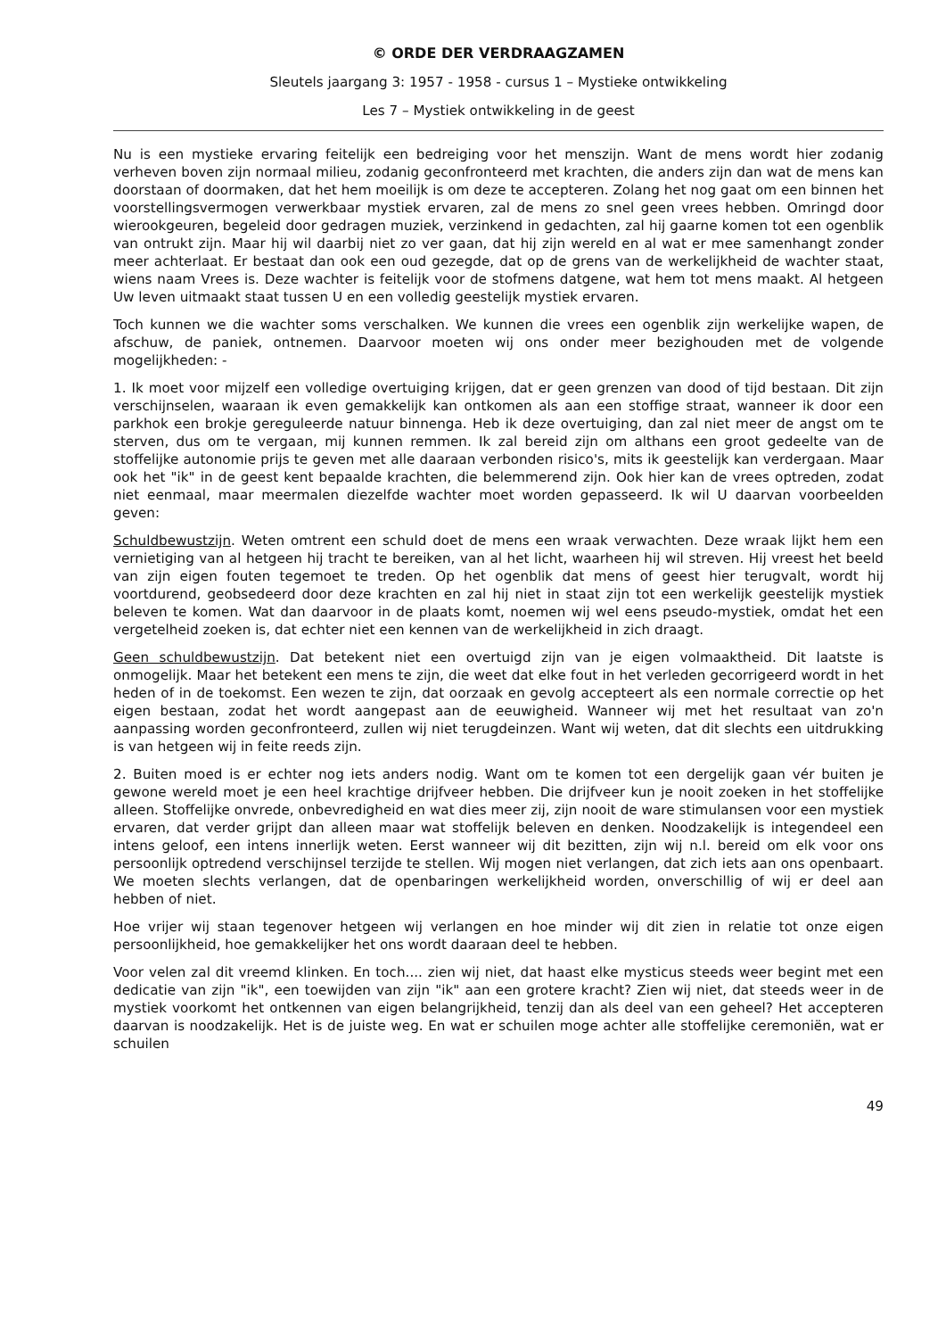© ORDE DER VERDRAAGZAMEN
Sleutels jaargang 3: 1957 - 1958 - cursus 1 – Mystieke ontwikkeling
Les 7 – Mystiek ontwikkeling in de geest
Nu is een mystieke ervaring feitelijk een bedreiging voor het menszijn. Want de mens wordt hier zodanig verheven boven zijn normaal milieu, zodanig geconfronteerd met krachten, die anders zijn dan wat de mens kan doorstaan of doormaken, dat het hem moeilijk is om deze te accepteren. Zolang het nog gaat om een binnen het voorstellingsvermogen verwerkbaar mystiek ervaren, zal de mens zo snel geen vrees hebben. Omringd door wierookgeuren, begeleid door gedragen muziek, verzinkend in gedachten, zal hij gaarne komen tot een ogenblik van ontrukt zijn. Maar hij wil daarbij niet zo ver gaan, dat hij zijn wereld en al wat er mee samenhangt zonder meer achterlaat. Er bestaat dan ook een oud gezegde, dat op de grens van de werkelijkheid de wachter staat, wiens naam Vrees is. Deze wachter is feitelijk voor de stofmens datgene, wat hem tot mens maakt. Al hetgeen Uw leven uitmaakt staat tussen U en een volledig geestelijk mystiek ervaren.
Toch kunnen we die wachter soms verschalken. We kunnen die vrees een ogenblik zijn werkelijke wapen, de afschuw, de paniek, ontnemen. Daarvoor moeten wij ons onder meer bezighouden met de volgende mogelijkheden: -
1. Ik moet voor mijzelf een volledige overtuiging krijgen, dat er geen grenzen van dood of tijd bestaan. Dit zijn verschijnselen, waaraan ik even gemakkelijk kan ontkomen als aan een stoffige straat, wanneer ik door een parkhok een brokje gereguleerde natuur binnenga. Heb ik deze overtuiging, dan zal niet meer de angst om te sterven, dus om te vergaan, mij kunnen remmen. Ik zal bereid zijn om althans een groot gedeelte van de stoffelijke autonomie prijs te geven met alle daaraan verbonden risico's, mits ik geestelijk kan verdergaan. Maar ook het "ik" in de geest kent bepaalde krachten, die belemmerend zijn. Ook hier kan de vrees optreden, zodat niet eenmaal, maar meermalen diezelfde wachter moet worden gepasseerd. Ik wil U daarvan voorbeelden geven:
Schuldbewustzijn. Weten omtrent een schuld doet de mens een wraak verwachten. Deze wraak lijkt hem een vernietiging van al hetgeen hij tracht te bereiken, van al het licht, waarheen hij wil streven. Hij vreest het beeld van zijn eigen fouten tegemoet te treden. Op het ogenblik dat mens of geest hier terugvalt, wordt hij voortdurend, geobsedeerd door deze krachten en zal hij niet in staat zijn tot een werkelijk geestelijk mystiek beleven te komen. Wat dan daarvoor in de plaats komt, noemen wij wel eens pseudo-mystiek, omdat het een vergetelheid zoeken is, dat echter niet een kennen van de werkelijkheid in zich draagt.
Geen schuldbewustzijn. Dat betekent niet een overtuigd zijn van je eigen volmaaktheid. Dit laatste is onmogelijk. Maar het betekent een mens te zijn, die weet dat elke fout in het verleden gecorrigeerd wordt in het heden of in de toekomst. Een wezen te zijn, dat oorzaak en gevolg accepteert als een normale correctie op het eigen bestaan, zodat het wordt aangepast aan de eeuwigheid. Wanneer wij met het resultaat van zo'n aanpassing worden geconfronteerd, zullen wij niet terugdeinzen. Want wij weten, dat dit slechts een uitdrukking is van hetgeen wij in feite reeds zijn.
2. Buiten moed is er echter nog iets anders nodig. Want om te komen tot een dergelijk gaan vér buiten je gewone wereld moet je een heel krachtige drijfveer hebben. Die drijfveer kun je nooit zoeken in het stoffelijke alleen. Stoffelijke onvrede, onbevredigheid en wat dies meer zij, zijn nooit de ware stimulansen voor een mystiek ervaren, dat verder grijpt dan alleen maar wat stoffelijk beleven en denken. Noodzakelijk is integendeel een intens geloof, een intens innerlijk weten. Eerst wanneer wij dit bezitten, zijn wij n.l. bereid om elk voor ons persoonlijk optredend verschijnsel terzijde te stellen. Wij mogen niet verlangen, dat zich iets aan ons openbaart. We moeten slechts verlangen, dat de openbaringen werkelijkheid worden, onverschillig of wij er deel aan hebben of niet.
Hoe vrijer wij staan tegenover hetgeen wij verlangen en hoe minder wij dit zien in relatie tot onze eigen persoonlijkheid, hoe gemakkelijker het ons wordt daaraan deel te hebben.
Voor velen zal dit vreemd klinken. En toch.... zien wij niet, dat haast elke mysticus steeds weer begint met een dedicatie van zijn "ik", een toewijden van zijn "ik" aan een grotere kracht? Zien wij niet, dat steeds weer in de mystiek voorkomt het ontkennen van eigen belangrijkheid, tenzij dan als deel van een geheel? Het accepteren daarvan is noodzakelijk. Het is de juiste weg. En wat er schuilen moge achter alle stoffelijke ceremoniën, wat er schuilen
49